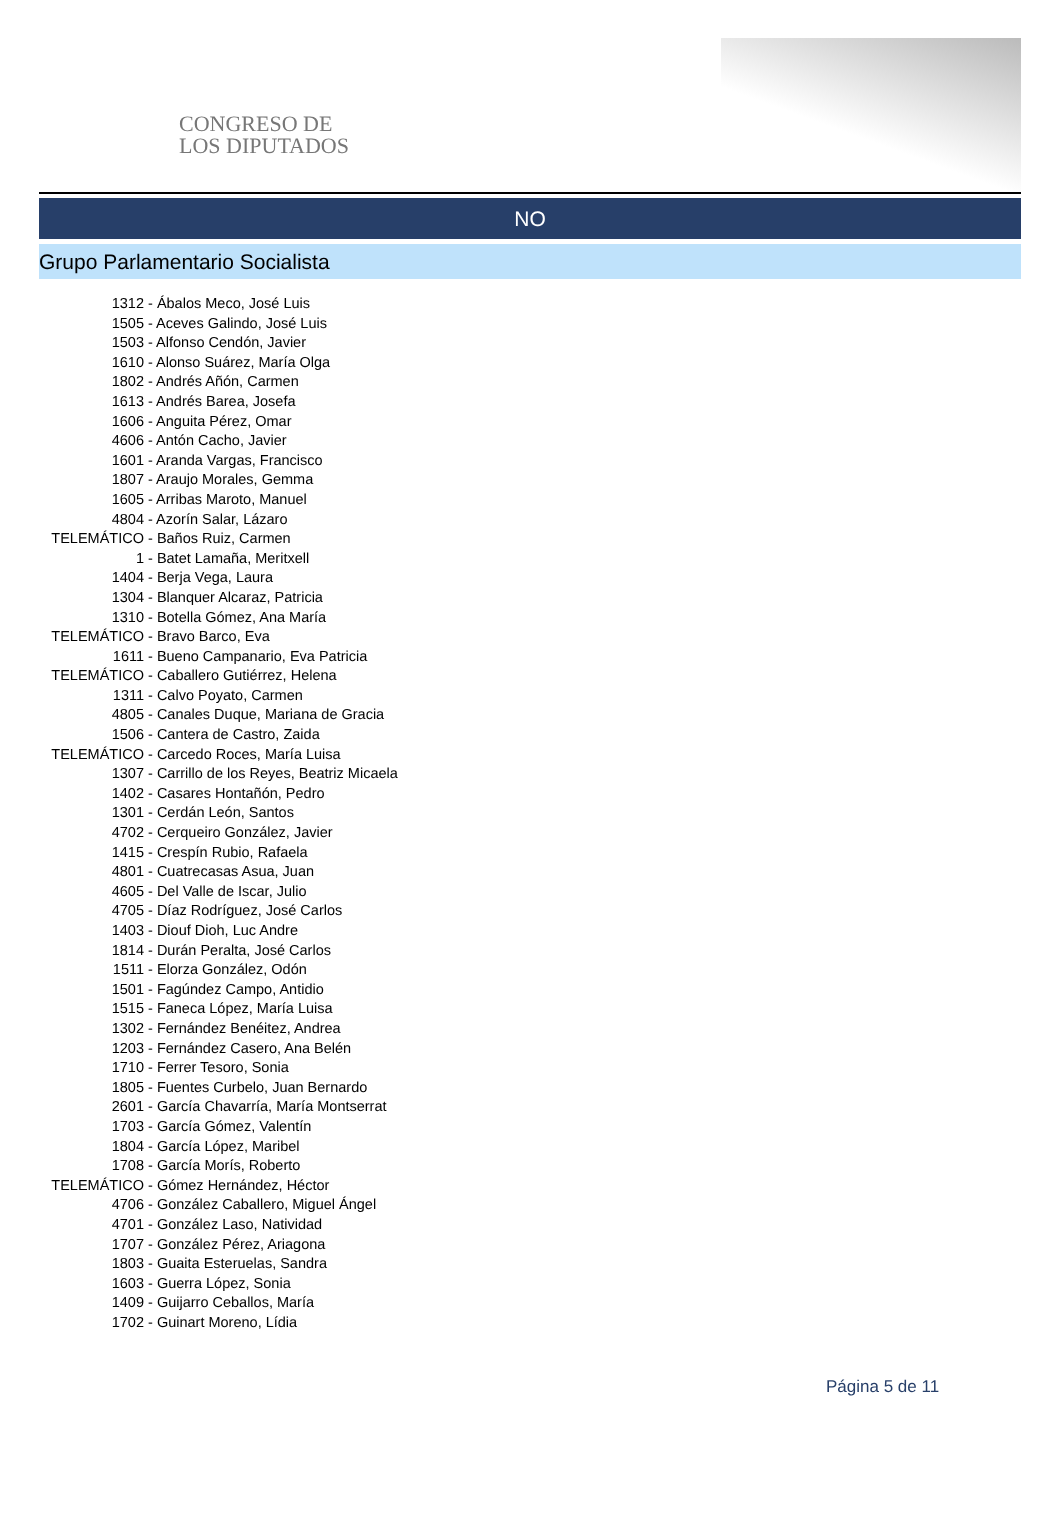CONGRESO DE
LOS DIPUTADOS
NO
Grupo Parlamentario Socialista
1312 - Ábalos Meco, José Luis
1505 - Aceves Galindo, José Luis
1503 - Alfonso Cendón, Javier
1610 - Alonso Suárez, María Olga
1802 - Andrés Añón, Carmen
1613 - Andrés Barea, Josefa
1606 - Anguita Pérez, Omar
4606 - Antón Cacho, Javier
1601 - Aranda Vargas, Francisco
1807 - Araujo Morales, Gemma
1605 - Arribas Maroto, Manuel
4804 - Azorín Salar, Lázaro
TELEMÁTICO - Baños Ruiz, Carmen
1 - Batet Lamaña, Meritxell
1404 - Berja Vega, Laura
1304 - Blanquer Alcaraz, Patricia
1310 - Botella Gómez, Ana María
TELEMÁTICO - Bravo Barco, Eva
1611 - Bueno Campanario, Eva Patricia
TELEMÁTICO - Caballero Gutiérrez, Helena
1311 - Calvo Poyato, Carmen
4805 - Canales Duque, Mariana de Gracia
1506 - Cantera de Castro, Zaida
TELEMÁTICO - Carcedo Roces, María Luisa
1307 - Carrillo de los Reyes, Beatriz Micaela
1402 - Casares Hontañón, Pedro
1301 - Cerdán León, Santos
4702 - Cerqueiro González, Javier
1415 - Crespín Rubio, Rafaela
4801 - Cuatrecasas Asua, Juan
4605 - Del Valle de Iscar, Julio
4705 - Díaz Rodríguez, José Carlos
1403 - Diouf Dioh, Luc Andre
1814 - Durán Peralta, José Carlos
1511 - Elorza González, Odón
1501 - Fagúndez Campo, Antidio
1515 - Faneca López, María Luisa
1302 - Fernández Benéitez, Andrea
1203 - Fernández Casero, Ana Belén
1710 - Ferrer Tesoro, Sonia
1805 - Fuentes Curbelo, Juan Bernardo
2601 - García Chavarría, María Montserrat
1703 - García Gómez, Valentín
1804 - García López, Maribel
1708 - García Morís, Roberto
TELEMÁTICO - Gómez Hernández, Héctor
4706 - González Caballero, Miguel Ángel
4701 - González Laso, Natividad
1707 - González Pérez, Ariagona
1803 - Guaita Esteruelas, Sandra
1603 - Guerra López, Sonia
1409 - Guijarro Ceballos, María
1702 - Guinart Moreno, Lídia
Página 5 de 11